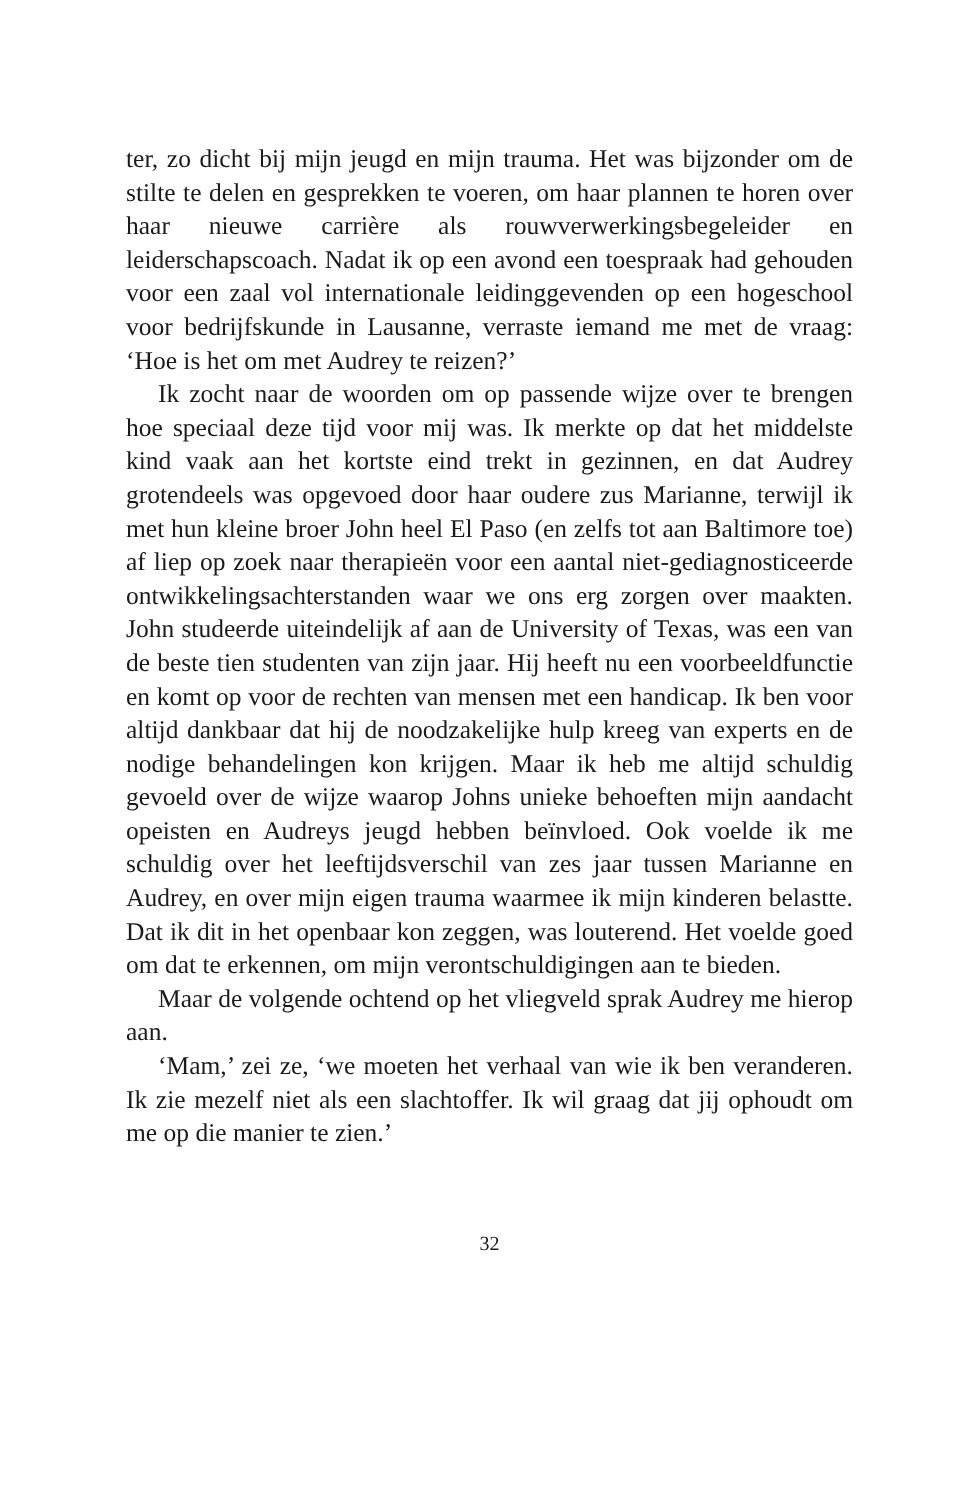ter, zo dicht bij mijn jeugd en mijn trauma. Het was bijzonder om de stilte te delen en gesprekken te voeren, om haar plannen te horen over haar nieuwe carrière als rouwverwerkingsbegeleider en leiderschapscoach. Nadat ik op een avond een toespraak had gehouden voor een zaal vol internationale leidinggevenden op een hogeschool voor bedrijfskunde in Lausanne, verraste iemand me met de vraag: ‘Hoe is het om met Audrey te reizen?’
Ik zocht naar de woorden om op passende wijze over te brengen hoe speciaal deze tijd voor mij was. Ik merkte op dat het middelste kind vaak aan het kortste eind trekt in gezinnen, en dat Audrey grotendeels was opgevoed door haar oudere zus Marianne, terwijl ik met hun kleine broer John heel El Paso (en zelfs tot aan Baltimore toe) af liep op zoek naar therapieën voor een aantal niet-gediagnosticeerde ontwikkelingsachterstanden waar we ons erg zorgen over maakten. John studeerde uiteindelijk af aan de University of Texas, was een van de beste tien studenten van zijn jaar. Hij heeft nu een voorbeeldfunctie en komt op voor de rechten van mensen met een handicap. Ik ben voor altijd dankbaar dat hij de noodzakelijke hulp kreeg van experts en de nodige behandelingen kon krijgen. Maar ik heb me altijd schuldig gevoeld over de wijze waarop Johns unieke behoeften mijn aandacht opeisten en Audreys jeugd hebben beïnvloed. Ook voelde ik me schuldig over het leeftijdsverschil van zes jaar tussen Marianne en Audrey, en over mijn eigen trauma waarmee ik mijn kinderen belastte. Dat ik dit in het openbaar kon zeggen, was louterend. Het voelde goed om dat te erkennen, om mijn verontschuldigingen aan te bieden.
Maar de volgende ochtend op het vliegveld sprak Audrey me hierop aan.
‘Mam,’ zei ze, ‘we moeten het verhaal van wie ik ben veranderen. Ik zie mezelf niet als een slachtoffer. Ik wil graag dat jij ophoudt om me op die manier te zien.’
32